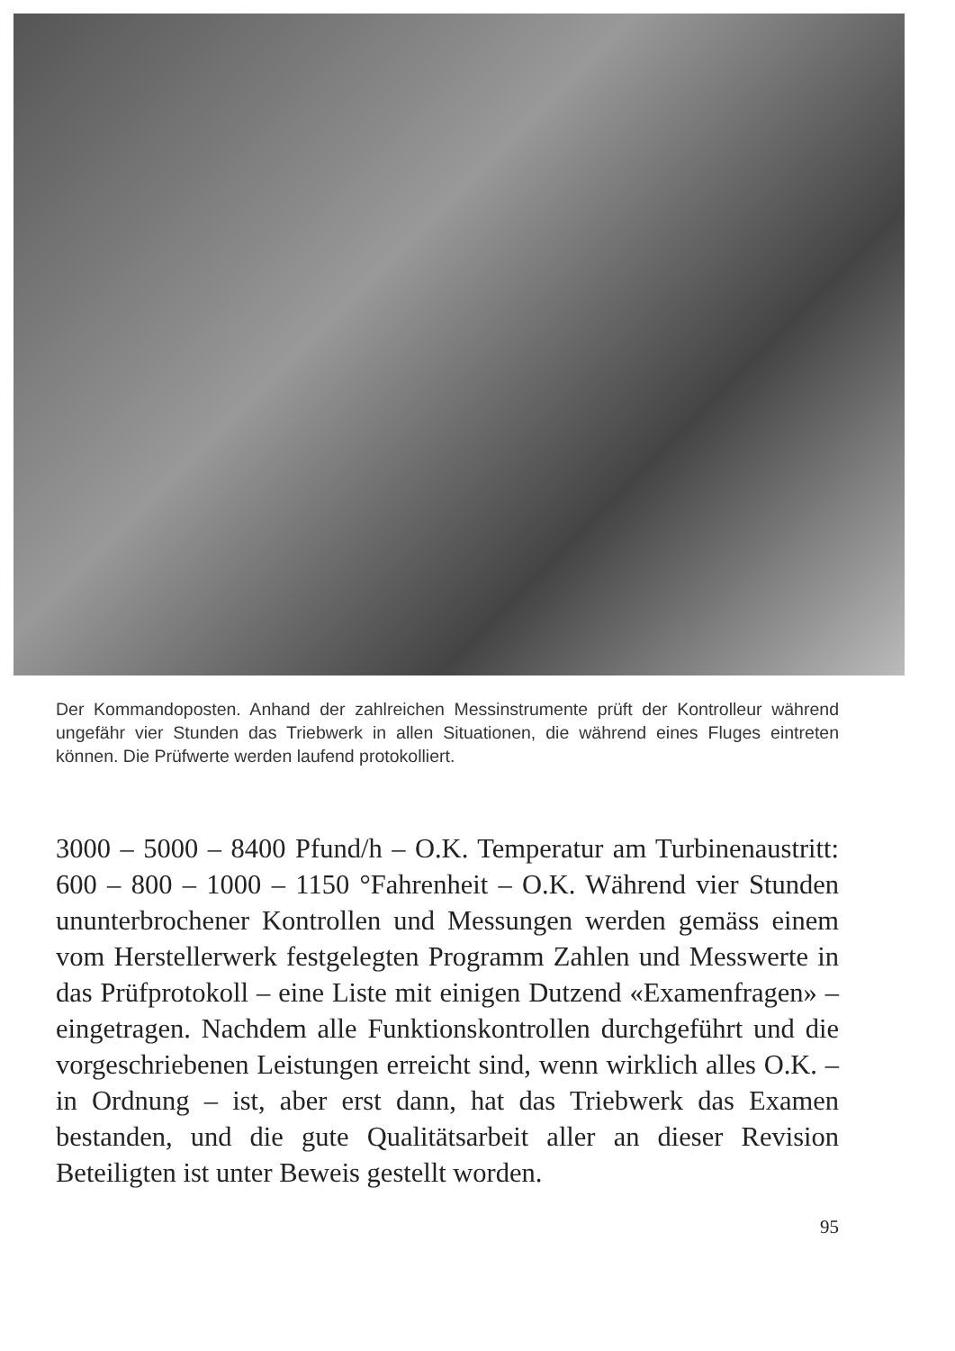Der Kommandoposten. Anhand der zahlreichen Messinstrumente prüft der Kontrolleur während ungefähr vier Stunden das Triebwerk in allen Situationen, die während eines Fluges eintreten können. Die Prüfwerte werden laufend protokolliert.
3000 – 5000 – 8400 Pfund/h – O.K. Temperatur am Turbinenaustritt: 600 – 800 – 1000 – 1150 °Fahrenheit – O.K. Während vier Stunden ununterbrochener Kontrollen und Messungen werden gemäss einem vom Herstellerwerk festgelegten Programm Zahlen und Messwerte in das Prüfprotokoll – eine Liste mit einigen Dutzend «Examenfragen» – eingetragen. Nachdem alle Funktionskontrollen durchgeführt und die vorgeschriebenen Leistungen erreicht sind, wenn wirklich alles O.K. – in Ordnung – ist, aber erst dann, hat das Triebwerk das Examen bestanden, und die gute Qualitätsarbeit aller an dieser Revision Beteiligten ist unter Beweis gestellt worden.
95